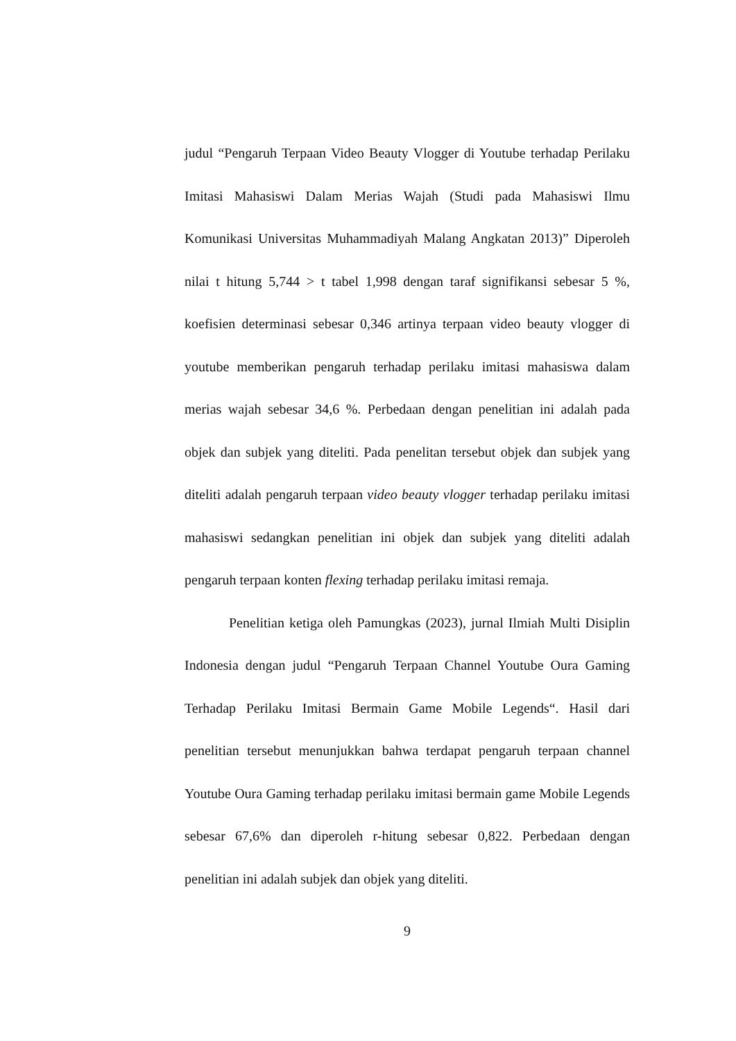judul “Pengaruh Terpaan Video Beauty Vlogger di Youtube terhadap Perilaku Imitasi Mahasiswi Dalam Merias Wajah (Studi pada Mahasiswi Ilmu Komunikasi Universitas Muhammadiyah Malang Angkatan 2013)” Diperoleh nilai t hitung 5,744 > t tabel 1,998 dengan taraf signifikansi sebesar 5 %, koefisien determinasi sebesar 0,346 artinya terpaan video beauty vlogger di youtube memberikan pengaruh terhadap perilaku imitasi mahasiswa dalam merias wajah sebesar 34,6 %. Perbedaan dengan penelitian ini adalah pada objek dan subjek yang diteliti. Pada penelitan tersebut objek dan subjek yang diteliti adalah pengaruh terpaan video beauty vlogger terhadap perilaku imitasi mahasiswi sedangkan penelitian ini objek dan subjek yang diteliti adalah pengaruh terpaan konten flexing terhadap perilaku imitasi remaja.
Penelitian ketiga oleh Pamungkas (2023), jurnal Ilmiah Multi Disiplin Indonesia dengan judul “Pengaruh Terpaan Channel Youtube Oura Gaming Terhadap Perilaku Imitasi Bermain Game Mobile Legends“. Hasil dari penelitian tersebut menunjukkan bahwa terdapat pengaruh terpaan channel Youtube Oura Gaming terhadap perilaku imitasi bermain game Mobile Legends sebesar 67,6% dan diperoleh r-hitung sebesar 0,822. Perbedaan dengan penelitian ini adalah subjek dan objek yang diteliti.
9